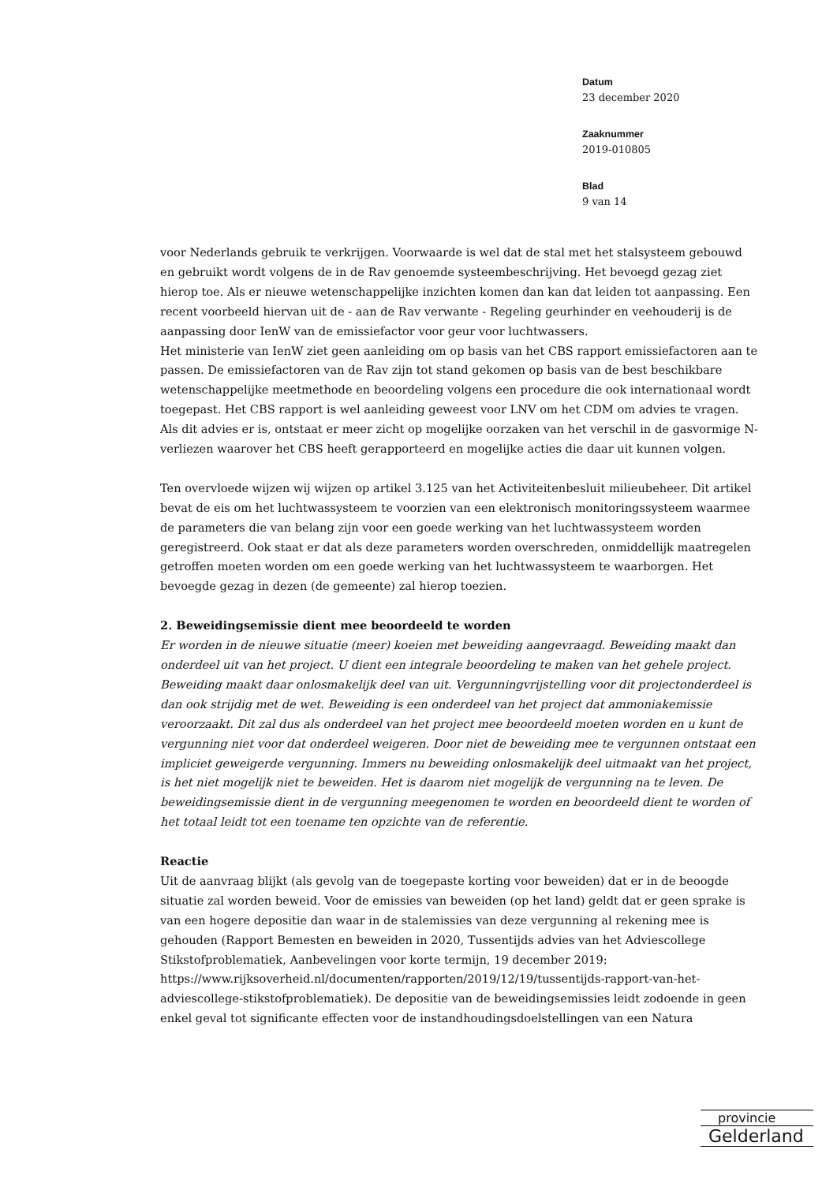Datum
23 december 2020
Zaaknummer
2019-010805
Blad
9 van 14
voor Nederlands gebruik te verkrijgen. Voorwaarde is wel dat de stal met het stalsysteem gebouwd en gebruikt wordt volgens de in de Rav genoemde systeembeschrijving. Het bevoegd gezag ziet hierop toe. Als er nieuwe wetenschappelijke inzichten komen dan kan dat leiden tot aanpassing. Een recent voorbeeld hiervan uit de - aan de Rav verwante - Regeling geurhinder en veehouderij is de aanpassing door IenW van de emissiefactor voor geur voor luchtwassers.
Het ministerie van IenW ziet geen aanleiding om op basis van het CBS rapport emissiefactoren aan te passen. De emissiefactoren van de Rav zijn tot stand gekomen op basis van de best beschikbare wetenschappelijke meetmethode en beoordeling volgens een procedure die ook internationaal wordt toegepast. Het CBS rapport is wel aanleiding geweest voor LNV om het CDM om advies te vragen. Als dit advies er is, ontstaat er meer zicht op mogelijke oorzaken van het verschil in de gasvormige N-verliezen waarover het CBS heeft gerapporteerd en mogelijke acties die daar uit kunnen volgen.
Ten overvloede wijzen wij wijzen op artikel 3.125 van het Activiteitenbesluit milieubeheer. Dit artikel bevat de eis om het luchtwassysteem te voorzien van een elektronisch monitoringssysteem waarmee de parameters die van belang zijn voor een goede werking van het luchtwassysteem worden geregistreerd. Ook staat er dat als deze parameters worden overschreden, onmiddellijk maatregelen getroffen moeten worden om een goede werking van het luchtwassysteem te waarborgen. Het bevoegde gezag in dezen (de gemeente) zal hierop toezien.
2. Beweidingsemissie dient mee beoordeeld te worden
Er worden in de nieuwe situatie (meer) koeien met beweiding aangevraagd. Beweiding maakt dan onderdeel uit van het project. U dient een integrale beoordeling te maken van het gehele project. Beweiding maakt daar onlosmakelijk deel van uit. Vergunningvrijstelling voor dit projectonderdeel is dan ook strijdig met de wet. Beweiding is een onderdeel van het project dat ammoniakemissie veroorzaakt. Dit zal dus als onderdeel van het project mee beoordeeld moeten worden en u kunt de vergunning niet voor dat onderdeel weigeren. Door niet de beweiding mee te vergunnen ontstaat een impliciet geweigerde vergunning. Immers nu beweiding onlosmakelijk deel uitmaakt van het project, is het niet mogelijk niet te beweiden. Het is daarom niet mogelijk de vergunning na te leven. De beweidingsemissie dient in de vergunning meegenomen te worden en beoordeeld dient te worden of het totaal leidt tot een toename ten opzichte van de referentie.
Reactie
Uit de aanvraag blijkt (als gevolg van de toegepaste korting voor beweiden) dat er in de beoogde situatie zal worden beweid. Voor de emissies van beweiden (op het land) geldt dat er geen sprake is van een hogere depositie dan waar in de stalemissies van deze vergunning al rekening mee is gehouden (Rapport Bemesten en beweiden in 2020, Tussentijds advies van het Adviescollege Stikstofproblematiek, Aanbevelingen voor korte termijn, 19 december 2019: https://www.rijksoverheid.nl/documenten/rapporten/2019/12/19/tussentijds-rapport-van-het-adviescollege-stikstofproblematiek). De depositie van de beweidingsemissies leidt zodoende in geen enkel geval tot significante effecten voor de instandhoudingsdoelstellingen van een Natura
provincie
Gelderland